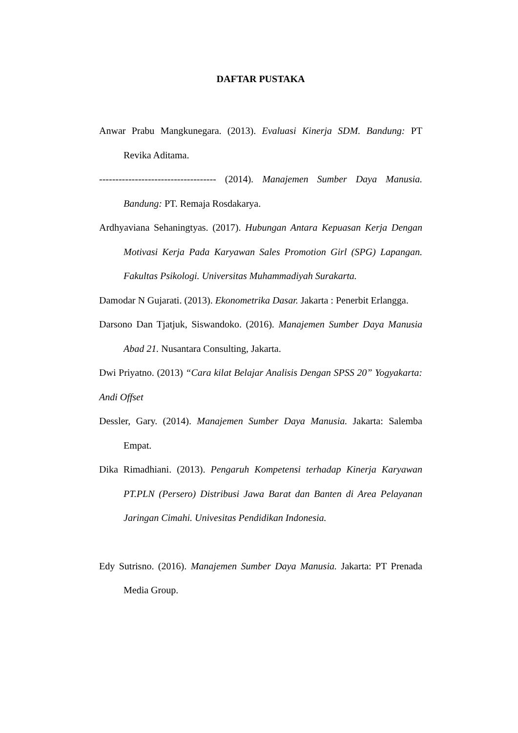DAFTAR PUSTAKA
Anwar Prabu Mangkunegara. (2013). Evaluasi Kinerja SDM. Bandung: PT Revika Aditama.
------------------------------------ (2014). Manajemen Sumber Daya Manusia. Bandung: PT. Remaja Rosdakarya.
Ardhyaviana Sehaningtyas. (2017). Hubungan Antara Kepuasan Kerja Dengan Motivasi Kerja Pada Karyawan Sales Promotion Girl (SPG) Lapangan. Fakultas Psikologi. Universitas Muhammadiyah Surakarta.
Damodar N Gujarati. (2013). Ekonometrika Dasar. Jakarta : Penerbit Erlangga.
Darsono Dan Tjatjuk, Siswandoko. (2016). Manajemen Sumber Daya Manusia Abad 21. Nusantara Consulting, Jakarta.
Dwi Priyatno. (2013) “Cara kilat Belajar Analisis Dengan SPSS 20” Yogyakarta: Andi Offset
Dessler, Gary. (2014). Manajemen Sumber Daya Manusia. Jakarta: Salemba Empat.
Dika Rimadhiani. (2013). Pengaruh Kompetensi terhadap Kinerja Karyawan PT.PLN (Persero) Distribusi Jawa Barat dan Banten di Area Pelayanan Jaringan Cimahi. Univesitas Pendidikan Indonesia.
Edy Sutrisno. (2016). Manajemen Sumber Daya Manusia. Jakarta: PT Prenada Media Group.